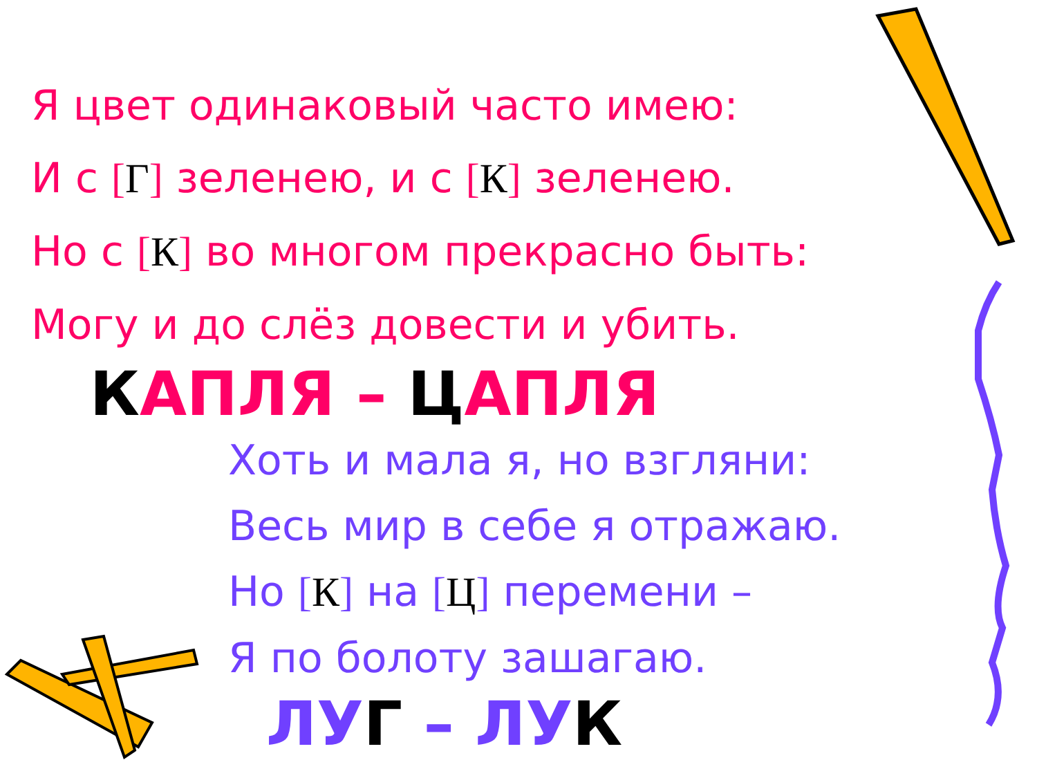Я цвет одинаковый часто имею:
И с [Г] зеленею, и с [К] зеленею.
Но с [К] во многом прекрасно быть:
Могу и до слёз довести и убить.
КАПЛЯ – ЦАПЛЯ
Хоть и мала я, но взгляни:
Весь мир в себе я отражаю.
Но [К] на [Ц] перемени –
Я по болоту зашагаю.
ЛУГ – ЛУК